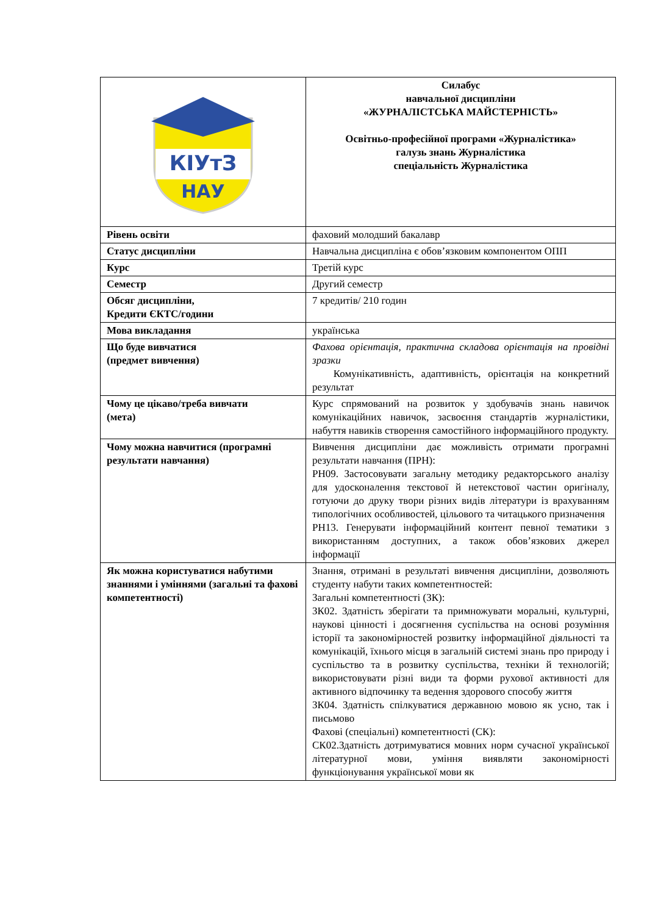| КІУтЗ НАУ | Силабус навчальної дисципліни «ЖУРНАЛІСТСЬКА МАЙСТЕРНІСТЬ» Освітньо-професійної програми «Журналістика» галузь знань Журналістика спеціальність Журналістика |
| Рівень освіти | фаховий молодший бакалавр |
| Статус дисципліни | Навчальна дисципліна є обов’язковим компонентом ОПП |
| Курс | Третій курс |
| Семестр | Другий семестр |
| Обсяг дисципліни, Кредити ЄКТС/години | 7 кредитів/ 210 годин |
| Мова викладання | українська |
| Що буде вивчатися (предмет вивчення) | Фахова орієнтація, практична складова орієнтація на провідні зразки Комунікативність, адаптивність, орієнтація на конкретний результат |
| Чому це цікаво/треба вивчати (мета) | Курс спрямований на розвиток у здобувачів знань навичок комунікаційних навичок, засвоєння стандартів журналістики, набуття навиків створення самостійного інформаційного продукту. |
| Чому можна навчитися (програмні результати навчання) | Вивчення дисципліни дає можливість отримати програмні результати навчання (ПРН): РН09. Застосовувати загальну методику редакторського аналізу для удосконалення текстової й нетекстової частин оригіналу, готуючи до друку твори різних видів літератури із врахуванням типологічних особливостей, цільового та читацького призначення РН13. Генерувати інформаційний контент певної тематики з використанням доступних, а також обов’язкових джерел інформації |
| Як можна користуватися набутими знаннями і уміннями (загальні та фахові компетентності) | Знання, отримані в результаті вивчення дисципліни, дозволяють студенту набути таких компетентностей: Загальні компетентності (ЗК): ЗК02. Здатність зберігати та примножувати моральні, культурні, наукові цінності і досягнення суспільства на основі розуміння історії та закономірностей розвитку інформаційної діяльності та комунікацій, їхнього місця в загальній системі знань про природу і суспільство та в розвитку суспільства, техніки й технологій; використовувати різні види та форми рухової активності для активного відпочинку та ведення здорового способу життя ЗК04. Здатність спілкуватися державною мовою як усно, так і письмово Фахові (спеціальні) компетентності (СК): СК02.Здатність дотримуватися мовних норм сучасної української літературної мови, уміння виявляти закономірності функціонування української мови як |